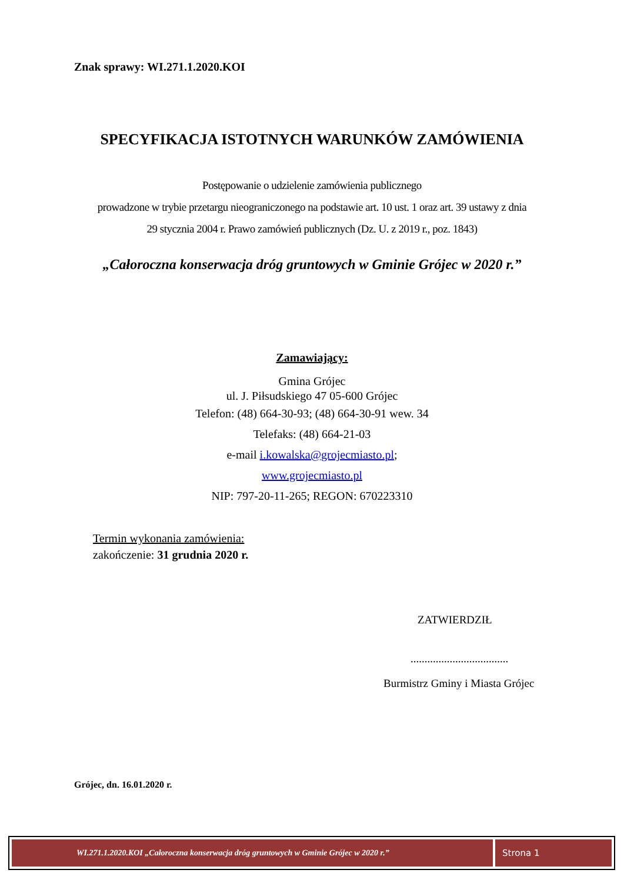Znak sprawy: WI.271.1.2020.KOI
SPECYFIKACJA ISTOTNYCH WARUNKÓW ZAMÓWIENIA
Postępowanie o udzielenie zamówienia publicznego
prowadzone w trybie przetargu nieograniczonego na podstawie art. 10 ust. 1 oraz art. 39 ustawy z dnia
29 stycznia 2004 r. Prawo zamówień publicznych (Dz. U. z 2019 r., poz. 1843)
„Całoroczna konserwacja dróg gruntowych w Gminie Grójec w 2020 r.”
Zamawiający:
Gmina Grójec
ul. J. Piłsudskiego 47 05-600 Grójec
Telefon: (48) 664-30-93; (48) 664-30-91 wew. 34
Telefaks: (48) 664-21-03
e-mail i.kowalska@grojecmiasto.pl;
www.grojecmiasto.pl
NIP: 797-20-11-265; REGON: 670223310
Termin wykonania zamówienia:
zakończenie: 31 grudnia 2020 r.
ZATWIERDZIŁ
...................................
Burmistrz Gminy i Miasta Grójec
Grójec, dn. 16.01.2020 r.
WI.271.1.2020.KOI „Całoroczna konserwacja dróg gruntowych w Gminie Grójec w 2020 r.”
Strona 1